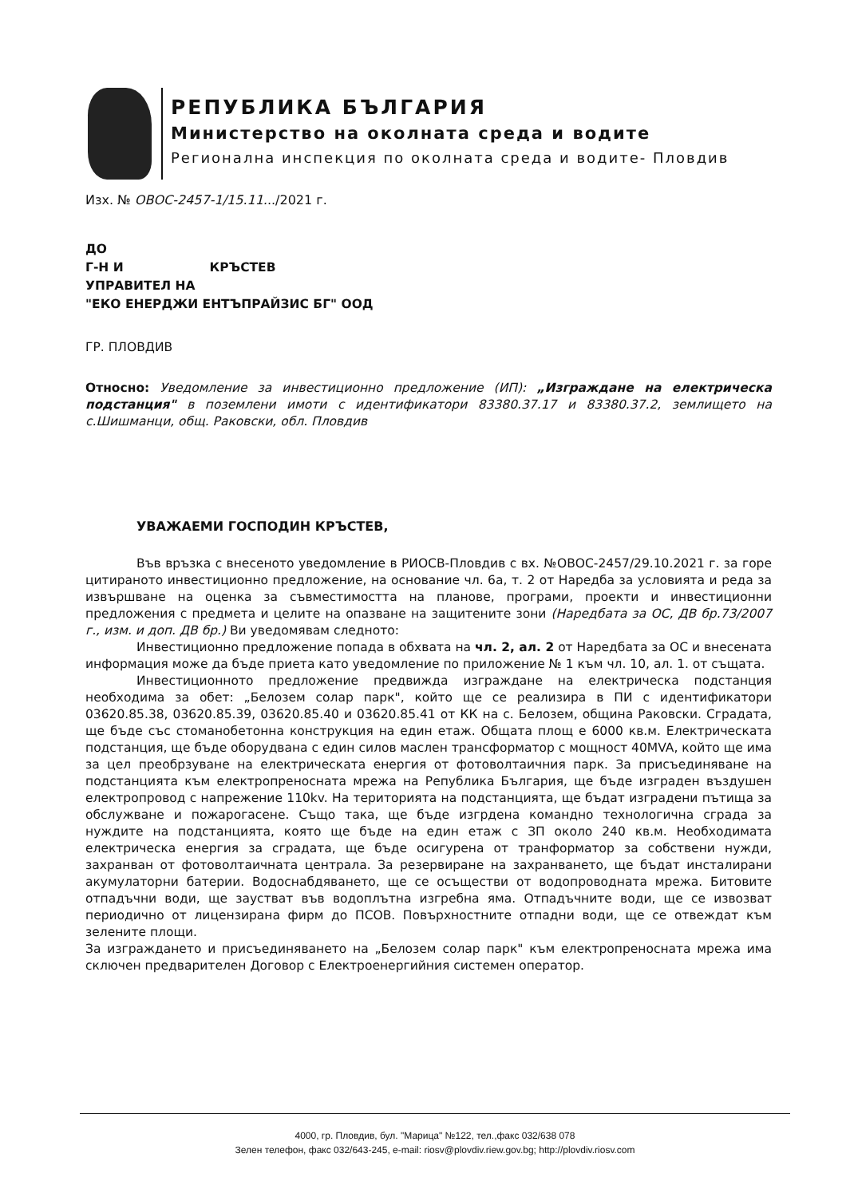РЕПУБЛИКА БЪЛГАРИЯ
Министерство на околната среда и водите
Регионална инспекция по околната среда и водите- Пловдив
Изх. № ОВОС-2457-1/15.11.../2021 г.
ДО
Г-Н И КРЪСТЕВ
УПРАВИТЕЛ НА
"ЕКО ЕНЕРДЖИ ЕНТЪПРАЙЗИС БГ" ООД
ГР. ПЛОВДИВ
Относно: Уведомление за инвестиционно предложение (ИП): „Изграждане на електрическа подстанция" в поземлени имоти с идентификатори 83380.37.17 и 83380.37.2, землището на с.Шишманци, общ. Раковски, обл. Пловдив
УВАЖАЕМИ ГОСПОДИН КРЪСТЕВ,
Във връзка с внесеното уведомление в РИОСВ-Пловдив с вх. №ОВОС-2457/29.10.2021 г. за горе цитираното инвестиционно предложение, на основание чл. 6а, т. 2 от Наредба за условията и реда за извършване на оценка за съвместимостта на планове, програми, проекти и инвестиционни предложения с предмета и целите на опазване на защитените зони (Наредбата за ОС, ДВ бр.73/2007 г., изм. и доп. ДВ бр.) Ви уведомявам следното:
Инвестиционно предложение попада в обхвата на чл. 2, ал. 2 от Наредбата за ОС и внесената информация може да бъде приета като уведомление по приложение № 1 към чл. 10, ал. 1. от същата.
Инвестиционното предложение предвижда изграждане на електрическа подстанция необходима за обет: „Белозем солар парк", който ще се реализира в ПИ с идентификатори 03620.85.38, 03620.85.39, 03620.85.40 и 03620.85.41 от КК на с. Белозем, община Раковски. Сградата, ще бъде със стоманобетонна конструкция на един етаж. Общата площ е 6000 кв.м. Електрическата подстанция, ще бъде оборудвана с един силов маслен трансформатор с мощност 40MVA, който ще има за цел преобрзуване на електрическата енергия от фотоволтаичния парк. За присъединяване на подстанцията към електропреносната мрежа на Република България, ще бъде изграден въздушен електропровод с напрежение 110kv. На територията на подстанцията, ще бъдат изградени пътища за обслужване и пожарогасене. Също така, ще бъде изгрдена командно технологична сграда за нуждите на подстанцията, която ще бъде на един етаж с ЗП около 240 кв.м. Необходимата електрическа енергия за сградата, ще бъде осигурена от транформатор за собствени нужди, захранван от фотоволтаичната централа. За резервиране на захранването, ще бъдат инсталирани акумулаторни батерии. Водоснабдяването, ще се осъществи от водопроводната мрежа. Битовите отпадъчни води, ще заустват във водоплътна изгребна яма. Отпадъчните води, ще се извозват периодично от лицензирана фирм до ПСОВ. Повърхностните отпадни води, ще се отвеждат към зелените площи.
За изграждането и присъединяването на „Белозем солар парк" към електропреносната мрежа има сключен предварителен Договор с Електроенергийния системен оператор.
4000, гр. Пловдив, бул. "Марица" №122, тел.,факс 032/638 078
Зелен телефон, факс 032/643-245, e-mail: riosv@plovdiv.riew.gov.bg; http://plovdiv.riosv.com